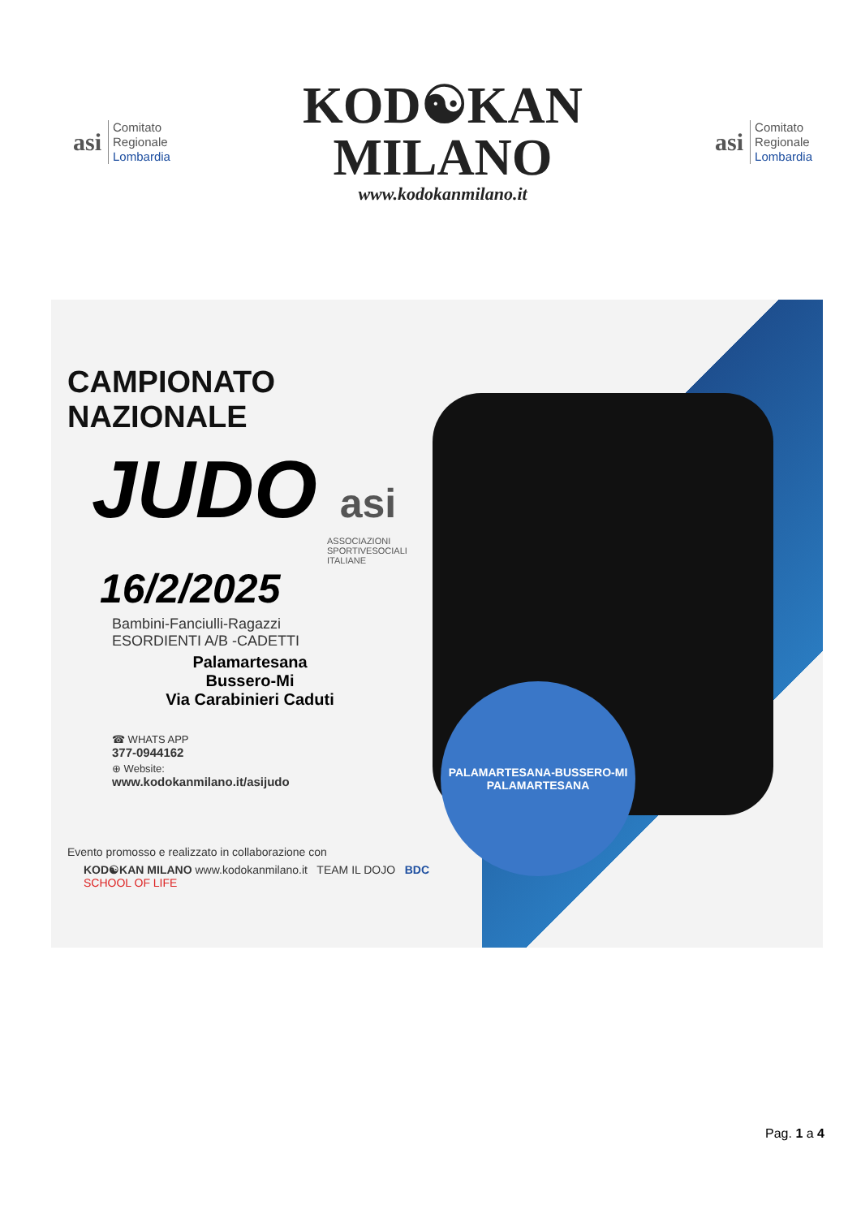asi
Comitato
Regionale
Lombardia
KOD☯KAN
MILANO
www.kodokanmilano.it
asi
Comitato
Regionale
Lombardia
PALAMARTESANA-BUSSERO-MI
PALAMARTESANA
CAMPIONATO NAZIONALE
JUDO asi
ASSOCIAZIONI SPORTIVESOCIALI ITALIANE
16/2/2025
Bambini-Fanciulli-Ragazzi
ESORDIENTI A/B -CADETTI
Palamartesana
Bussero-Mi
Via Carabinieri Caduti
☎ WHATS APP
377-0944162
⊕ Website:
www.kodokanmilano.it/asijudo
Evento promosso e realizzato in collaborazione con
KOD☯KAN MILANO www.kodokanmilano.it TEAM IL DOJO BDC SCHOOL OF LIFE
Pag. 1 a 4